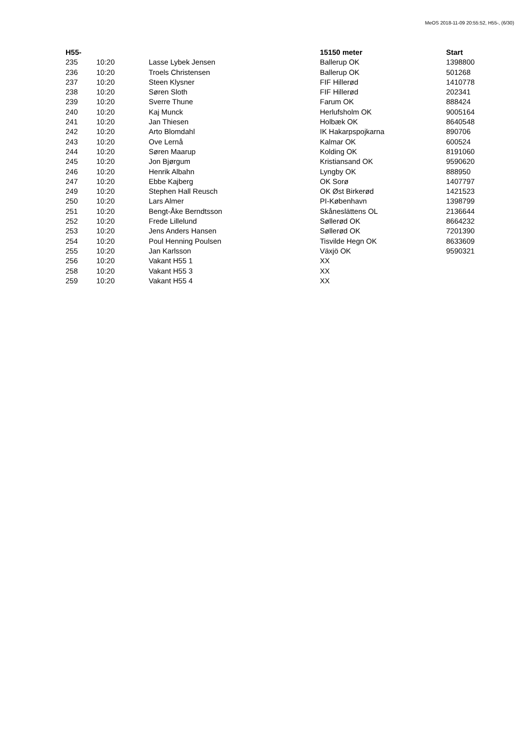MeOS 2018-11-09 20:55:52, H55-, (6/30)
| H55- | | | 15150 meter | Start |
| --- | --- | --- | --- | --- |
| 235 | 10:20 | Lasse Lybek Jensen | Ballerup OK | 1398800 |
| 236 | 10:20 | Troels Christensen | Ballerup OK | 501268 |
| 237 | 10:20 | Steen Klysner | FIF Hillerød | 1410778 |
| 238 | 10:20 | Søren Sloth | FIF Hillerød | 202341 |
| 239 | 10:20 | Sverre Thune | Farum OK | 888424 |
| 240 | 10:20 | Kaj Munck | Herlufsholm OK | 9005164 |
| 241 | 10:20 | Jan Thiesen | Holbæk OK | 8640548 |
| 242 | 10:20 | Arto Blomdahl | IK Hakarpspojkarna | 890706 |
| 243 | 10:20 | Ove Lernå | Kalmar OK | 600524 |
| 244 | 10:20 | Søren Maarup | Kolding OK | 8191060 |
| 245 | 10:20 | Jon Bjørgum | Kristiansand OK | 9590620 |
| 246 | 10:20 | Henrik Albahn | Lyngby OK | 888950 |
| 247 | 10:20 | Ebbe Kajberg | OK Sorø | 1407797 |
| 249 | 10:20 | Stephen Hall Reusch | OK Øst Birkerød | 1421523 |
| 250 | 10:20 | Lars Almer | PI-København | 1398799 |
| 251 | 10:20 | Bengt-Åke Berndtsson | Skåneslättens OL | 2136644 |
| 252 | 10:20 | Frede Lillelund | Søllerød OK | 8664232 |
| 253 | 10:20 | Jens Anders Hansen | Søllerød OK | 7201390 |
| 254 | 10:20 | Poul Henning Poulsen | Tisvilde Hegn OK | 8633609 |
| 255 | 10:20 | Jan Karlsson | Växjö OK | 9590321 |
| 256 | 10:20 | Vakant H55 1 | XX | |
| 258 | 10:20 | Vakant H55 3 | XX | |
| 259 | 10:20 | Vakant H55 4 | XX | |